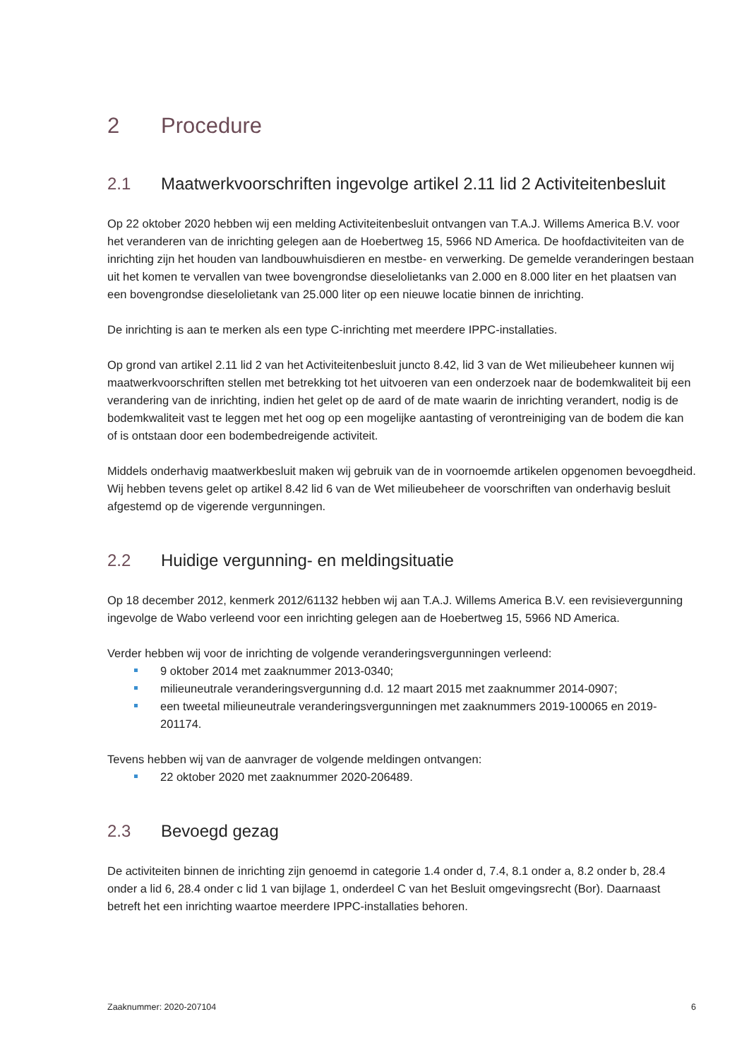2 Procedure
2.1 Maatwerkvoorschriften ingevolge artikel 2.11 lid 2 Activiteitenbesluit
Op 22 oktober 2020 hebben wij een melding Activiteitenbesluit ontvangen van T.A.J. Willems America B.V. voor het veranderen van de inrichting gelegen aan de Hoebertweg 15, 5966 ND America. De hoofdactiviteiten van de inrichting zijn het houden van landbouwhuisdieren en mestbe- en verwerking. De gemelde veranderingen bestaan uit het komen te vervallen van twee bovengrondse dieselolietanks van 2.000 en 8.000 liter en het plaatsen van een bovengrondse dieselolietank van 25.000 liter op een nieuwe locatie binnen de inrichting.
De inrichting is aan te merken als een type C-inrichting met meerdere IPPC-installaties.
Op grond van artikel 2.11 lid 2 van het Activiteitenbesluit juncto 8.42, lid 3 van de Wet milieubeheer kunnen wij maatwerkvoorschriften stellen met betrekking tot het uitvoeren van een onderzoek naar de bodemkwaliteit bij een verandering van de inrichting, indien het gelet op de aard of de mate waarin de inrichting verandert, nodig is de bodemkwaliteit vast te leggen met het oog op een mogelijke aantasting of verontreiniging van de bodem die kan of is ontstaan door een bodembedreigende activiteit.
Middels onderhavig maatwerkbesluit maken wij gebruik van de in voornoemde artikelen opgenomen bevoegdheid. Wij hebben tevens gelet op artikel 8.42 lid 6 van de Wet milieubeheer de voorschriften van onderhavig besluit afgestemd op de vigerende vergunningen.
2.2 Huidige vergunning- en meldingsituatie
Op 18 december 2012, kenmerk 2012/61132 hebben wij aan T.A.J. Willems America B.V. een revisievergunning ingevolge de Wabo verleend voor een inrichting gelegen aan de Hoebertweg 15, 5966 ND America.
Verder hebben wij voor de inrichting de volgende veranderingsvergunningen verleend:
9 oktober 2014 met zaaknummer 2013-0340;
milieuneutrale veranderingsvergunning d.d. 12 maart 2015 met zaaknummer 2014-0907;
een tweetal milieuneutrale veranderingsvergunningen met zaaknummers 2019-100065 en 2019-201174.
Tevens hebben wij van de aanvrager de volgende meldingen ontvangen:
22 oktober 2020 met zaaknummer 2020-206489.
2.3 Bevoegd gezag
De activiteiten binnen de inrichting zijn genoemd in categorie 1.4 onder d, 7.4, 8.1 onder a, 8.2 onder b, 28.4 onder a lid 6, 28.4 onder c lid 1 van bijlage 1, onderdeel C van het Besluit omgevingsrecht (Bor). Daarnaast betreft het een inrichting waartoe meerdere IPPC-installaties behoren.
Zaaknummer: 2020-207104 6